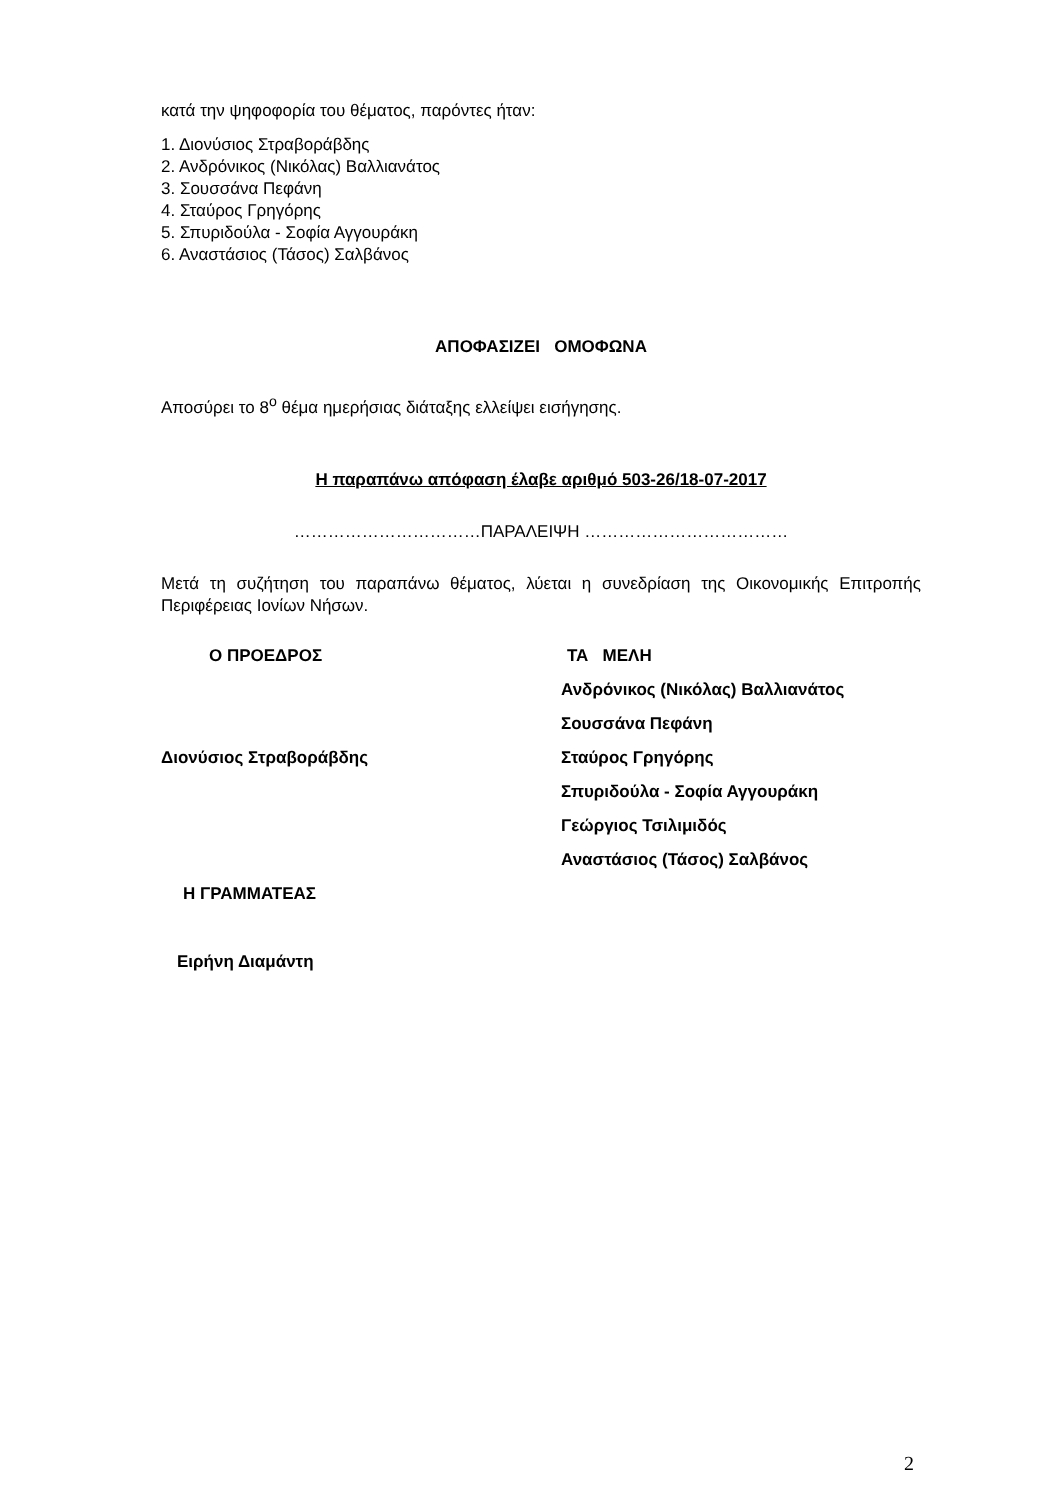κατά την ψηφοφορία του θέματος, παρόντες ήταν:
1. Διονύσιος Στραβοράβδης
2. Ανδρόνικος (Νικόλας) Βαλλιανάτος
3. Σουσσάνα Πεφάνη
4. Σταύρος Γρηγόρης
5. Σπυριδούλα - Σοφία Αγγουράκη
6. Αναστάσιος (Τάσος) Σαλβάνος
ΑΠΟΦΑΣΙΖΕΙ ΟΜΟΦΩΝΑ
Αποσύρει το 8<sup>ο</sup> θέμα ημερήσιας διάταξης ελλείψει εισήγησης.
Η παραπάνω απόφαση έλαβε αριθμό 503-26/18-07-2017
……………………………ΠΑΡΑΛΕΙΨΗ ………………………………
Μετά τη συζήτηση του παραπάνω θέματος, λύεται η συνεδρίαση της Οικονομικής Επιτροπής Περιφέρειας Ιονίων Νήσων.
Ο ΠΡΟΕΔΡΟΣ
Διονύσιος Στραβοράβδης
Η ΓΡΑΜΜΑΤΕΑΣ
Ειρήνη Διαμάντη
ΤΑ ΜΕΛΗ
Ανδρόνικος (Νικόλας) Βαλλιανάτος
Σουσσάνα Πεφάνη
Σταύρος Γρηγόρης
Σπυριδούλα - Σοφία Αγγουράκη
Γεώργιος Τσιλιμιδός
Αναστάσιος (Τάσος) Σαλβάνος
2